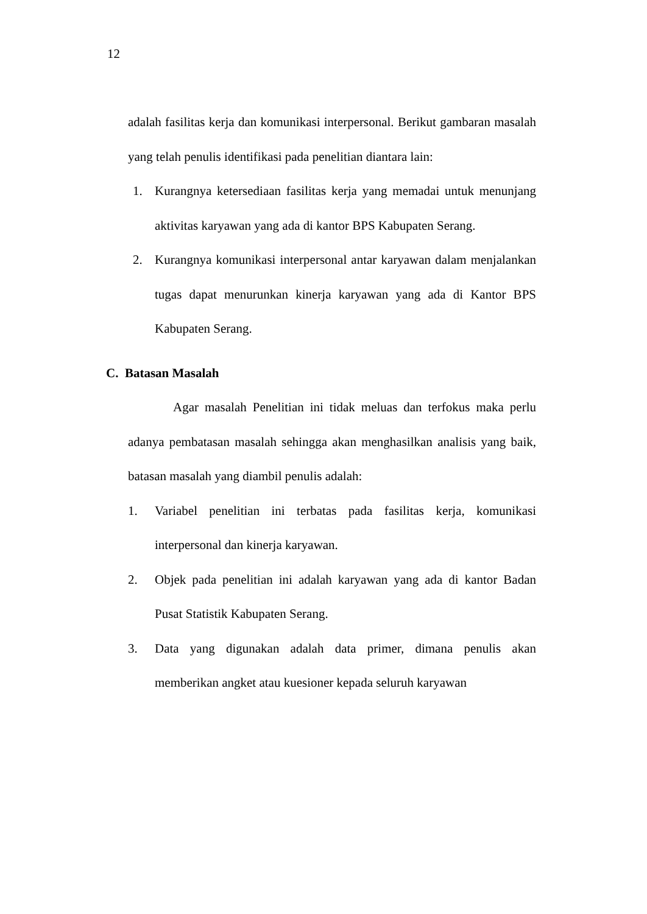12
adalah fasilitas kerja dan komunikasi interpersonal. Berikut gambaran masalah yang telah penulis identifikasi pada penelitian diantara lain:
1. Kurangnya ketersediaan fasilitas kerja yang memadai untuk menunjang aktivitas karyawan yang ada di kantor BPS Kabupaten Serang.
2. Kurangnya komunikasi interpersonal antar karyawan dalam menjalankan tugas dapat menurunkan kinerja karyawan yang ada di Kantor BPS Kabupaten Serang.
C. Batasan Masalah
Agar masalah Penelitian ini tidak meluas dan terfokus maka perlu adanya pembatasan masalah sehingga akan menghasilkan analisis yang baik, batasan masalah yang diambil penulis adalah:
1. Variabel penelitian ini terbatas pada fasilitas kerja, komunikasi interpersonal dan kinerja karyawan.
2. Objek pada penelitian ini adalah karyawan yang ada di kantor Badan Pusat Statistik Kabupaten Serang.
3. Data yang digunakan adalah data primer, dimana penulis akan memberikan angket atau kuesioner kepada seluruh karyawan